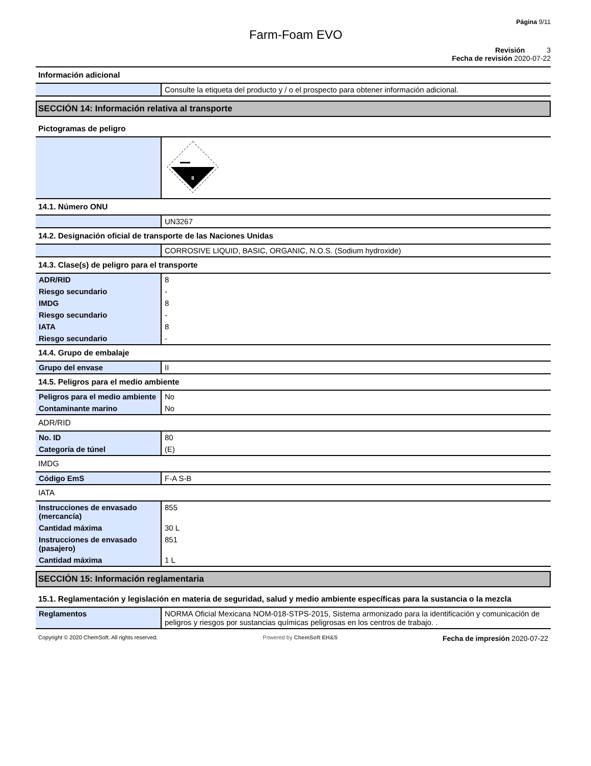Página 9/11
Farm-Foam EVO
Revisión 3
Fecha de revisión 2020-07-22
Información adicional
| | Consulte la etiqueta del producto y / o el prospecto para obtener información adicional. |
SECCIÓN 14: Información relativa al transporte
Pictogramas de peligro
| | 8 |
14.1. Número ONU
| | UN3267 |
14.2. Designación oficial de transporte de las Naciones Unidas
| | CORROSIVE LIQUID, BASIC, ORGANIC, N.O.S. (Sodium hydroxide) |
14.3. Clase(s) de peligro para el transporte
| ADR/RID | 8 |
| Riesgo secundario | - |
| IMDG | 8 |
| Riesgo secundario | - |
| IATA | 8 |
| Riesgo secundario | - |
14.4. Grupo de embalaje
| Grupo del envase | II |
14.5. Peligros para el medio ambiente
| Peligros para el medio ambiente | No |
| Contaminante marino | No |
ADR/RID
| No. ID | 80 |
| Categoría de túnel | (E) |
IMDG
| Código EmS | F-A S-B |
IATA
| Instrucciones de envasado (mercancía) | 855 |
| Cantidad máxima | 30 L |
| Instrucciones de envasado (pasajero) | 851 |
| Cantidad máxima | 1 L |
SECCIÓN 15: Información reglamentaria
15.1. Reglamentación y legislación en materia de seguridad, salud y medio ambiente específicas para la sustancia o la mezcla
| Reglamentos | NORMA Oficial Mexicana NOM-018-STPS-2015, Sistema armonizado para la identificación y comunicación de peligros y riesgos por sustancias químicas peligrosas en los centros de trabajo. . |
Copyright © 2020 ChemSoft. All rights reserved. Powered by ChemSoft EH&S Fecha de impresión 2020-07-22